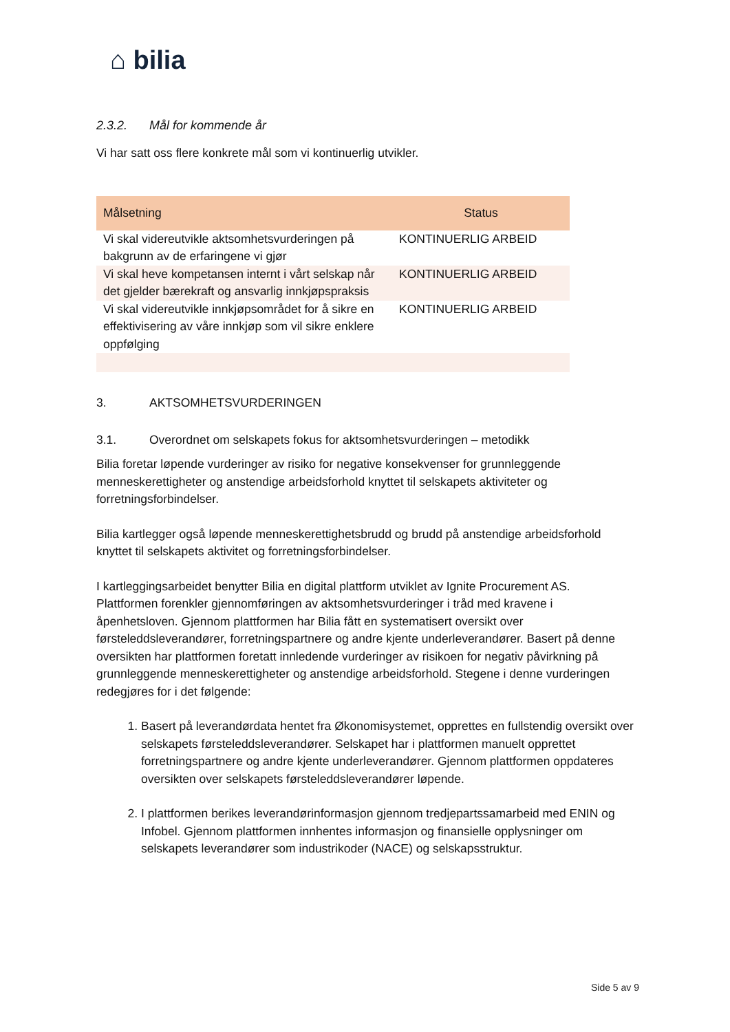⌂ bilia
2.3.2. Mål for kommende år
Vi har satt oss flere konkrete mål som vi kontinuerlig utvikler.
| Målsetning | Status |
| --- | --- |
| Vi skal videreutvikle aktsomhetsvurderingen på bakgrunn av de erfaringene vi gjør | KONTINUERLIG ARBEID |
| Vi skal heve kompetansen internt i vårt selskap når det gjelder bærekraft og ansvarlig innkjøpspraksis | KONTINUERLIG ARBEID |
| Vi skal videreutvikle innkjøpsområdet for å sikre en effektivisering av våre innkjøp som vil sikre enklere oppfølging | KONTINUERLIG ARBEID |
3. AKTSOMHETSVURDERINGEN
3.1. Overordnet om selskapets fokus for aktsomhetsvurderingen – metodikk
Bilia foretar løpende vurderinger av risiko for negative konsekvenser for grunnleggende menneskerettigheter og anstendige arbeidsforhold knyttet til selskapets aktiviteter og forretningsforbindelser.
Bilia kartlegger også løpende menneskerettighetsbrudd og brudd på anstendige arbeidsforhold knyttet til selskapets aktivitet og forretningsforbindelser.
I kartleggingsarbeidet benytter Bilia en digital plattform utviklet av Ignite Procurement AS. Plattformen forenkler gjennomføringen av aktsomhetsvurderinger i tråd med kravene i åpenhetsloven. Gjennom plattformen har Bilia fått en systematisert oversikt over førsteleddsleverandører, forretningspartnere og andre kjente underleverandører. Basert på denne oversikten har plattformen foretatt innledende vurderinger av risikoen for negativ påvirkning på grunnleggende menneskerettigheter og anstendige arbeidsforhold. Stegene i denne vurderingen redegjøres for i det følgende:
1. Basert på leverandørdata hentet fra Økonomisystemet, opprettes en fullstendig oversikt over selskapets førsteleddsleverandører. Selskapet har i plattformen manuelt opprettet forretningspartnere og andre kjente underleverandører. Gjennom plattformen oppdateres oversikten over selskapets førsteleddsleverandører løpende.
2. I plattformen berikes leverandørinformasjon gjennom tredjepartssamarbeid med ENIN og Infobel. Gjennom plattformen innhentes informasjon og finansielle opplysninger om selskapets leverandører som industrikoder (NACE) og selskapsstruktur.
Side 5 av 9